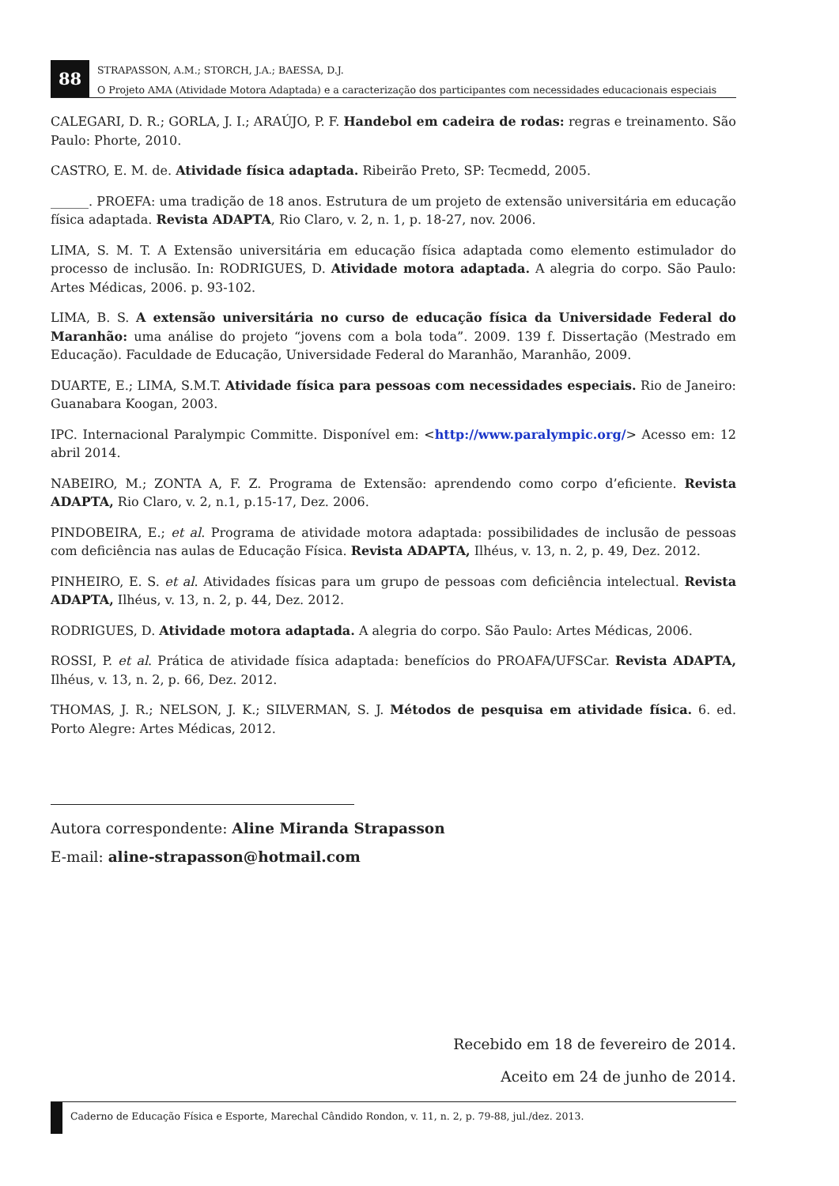88
STRAPASSON, A.M.; STORCH, J.A.; BAESSA, D.J.
O Projeto AMA (Atividade Motora Adaptada) e a caracterização dos participantes com necessidades educacionais especiais
CALEGARI, D. R.; GORLA, J. I.; ARAÚJO, P. F. Handebol em cadeira de rodas: regras e treinamento. São Paulo: Phorte, 2010.
CASTRO, E. M. de. Atividade física adaptada. Ribeirão Preto, SP: Tecmedd, 2005.
______. PROEFA: uma tradição de 18 anos. Estrutura de um projeto de extensão universitária em educação física adaptada. Revista ADAPTA, Rio Claro, v. 2, n. 1, p. 18-27, nov. 2006.
LIMA, S. M. T. A Extensão universitária em educação física adaptada como elemento estimulador do processo de inclusão. In: RODRIGUES, D. Atividade motora adaptada. A alegria do corpo. São Paulo: Artes Médicas, 2006. p. 93-102.
LIMA, B. S. A extensão universitária no curso de educação física da Universidade Federal do Maranhão: uma análise do projeto “jovens com a bola toda”. 2009. 139 f. Dissertação (Mestrado em Educação). Faculdade de Educação, Universidade Federal do Maranhão, Maranhão, 2009.
DUARTE, E.; LIMA, S.M.T. Atividade física para pessoas com necessidades especiais. Rio de Janeiro: Guanabara Koogan, 2003.
IPC. Internacional Paralympic Committe. Disponível em: <http://www.paralympic.org/> Acesso em: 12 abril 2014.
NABEIRO, M.; ZONTA A, F. Z. Programa de Extensão: aprendendo como corpo d’eficiente. Revista ADAPTA, Rio Claro, v. 2, n.1, p.15-17, Dez. 2006.
PINDOBEIRA, E.; et al. Programa de atividade motora adaptada: possibilidades de inclusão de pessoas com deficiência nas aulas de Educação Física. Revista ADAPTA, Ilhéus, v. 13, n. 2, p. 49, Dez. 2012.
PINHEIRO, E. S. et al. Atividades físicas para um grupo de pessoas com deficiência intelectual. Revista ADAPTA, Ilhéus, v. 13, n. 2, p. 44, Dez. 2012.
RODRIGUES, D. Atividade motora adaptada. A alegria do corpo. São Paulo: Artes Médicas, 2006.
ROSSI, P. et al. Prática de atividade física adaptada: benefícios do PROAFA/UFSCar. Revista ADAPTA, Ilhéus, v. 13, n. 2, p. 66, Dez. 2012.
THOMAS, J. R.; NELSON, J. K.; SILVERMAN, S. J. Métodos de pesquisa em atividade física. 6. ed. Porto Alegre: Artes Médicas, 2012.
Autora correspondente: Aline Miranda Strapasson
E-mail: aline-strapasson@hotmail.com
Recebido em 18 de fevereiro de 2014.
Aceito em 24 de junho de 2014.
Caderno de Educação Física e Esporte, Marechal Cândido Rondon, v. 11, n. 2, p. 79-88, jul./dez. 2013.